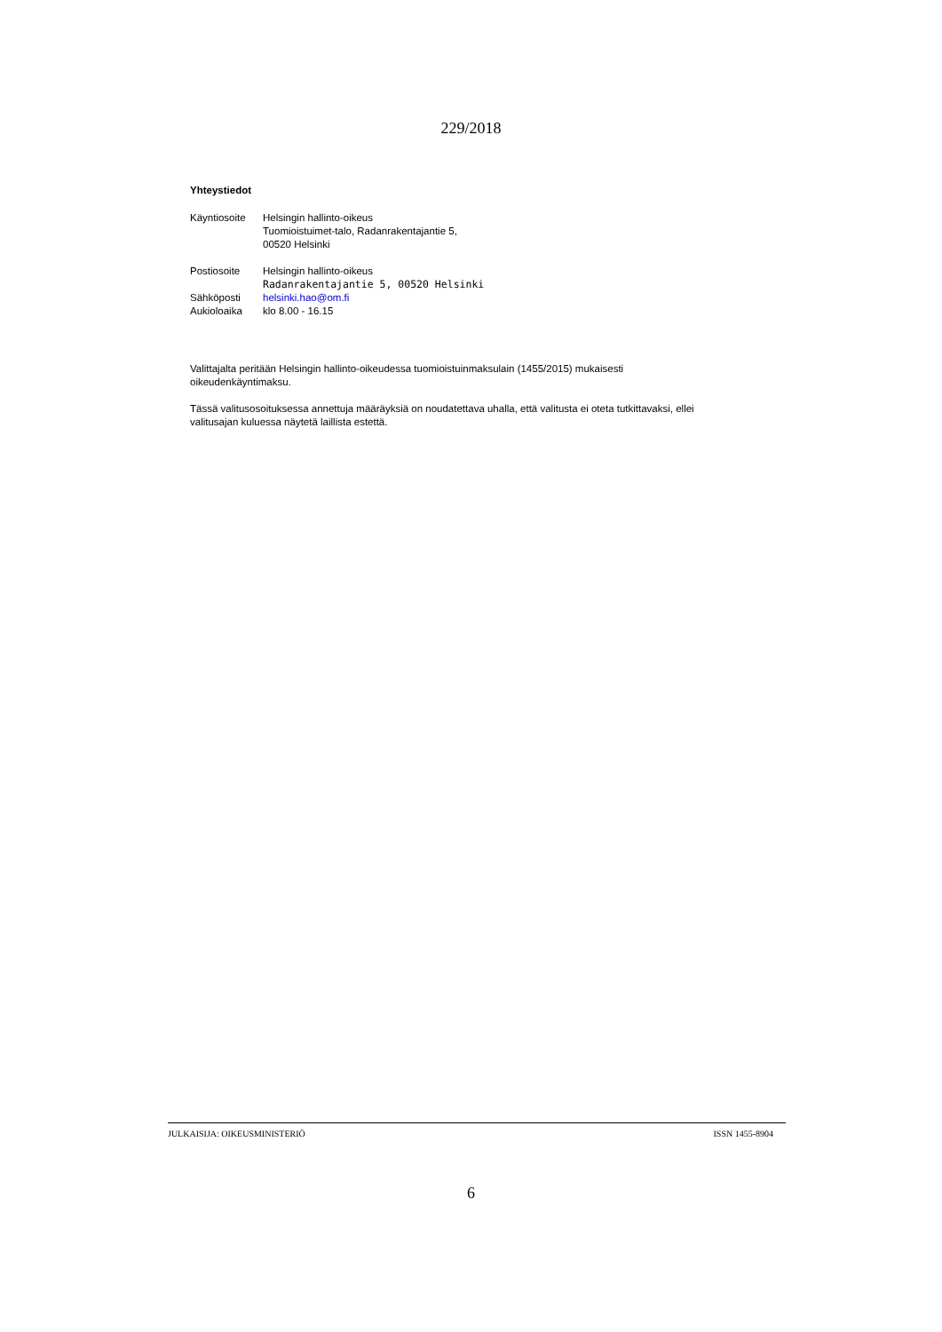229/2018
Yhteystiedot
| Käyntiosoite | Helsingin hallinto-oikeus Tuomioistuimet-talo, Radanrakentajantie 5, 00520 Helsinki |
| Postiosoite | Helsingin hallinto-oikeus Radanrakentajantie 5, 00520 Helsinki |
| Sähköposti | helsinki.hao@om.fi |
| Aukioloaika | klo 8.00 - 16.15 |
Valittajalta peritään Helsingin hallinto-oikeudessa tuomioistuinmaksulain (1455/2015) mukaisesti
oikeudenkäyntimaksu.
Tässä valitusosoituksessa annettuja määräyksiä on noudatettava uhalla, että valitusta ei oteta tutkittavaksi, ellei
valitusajan kuluessa näytetä laillista estettä.
JULKAISIJA: OIKEUSMINISTERIÖ ISSN 1455-8904
6